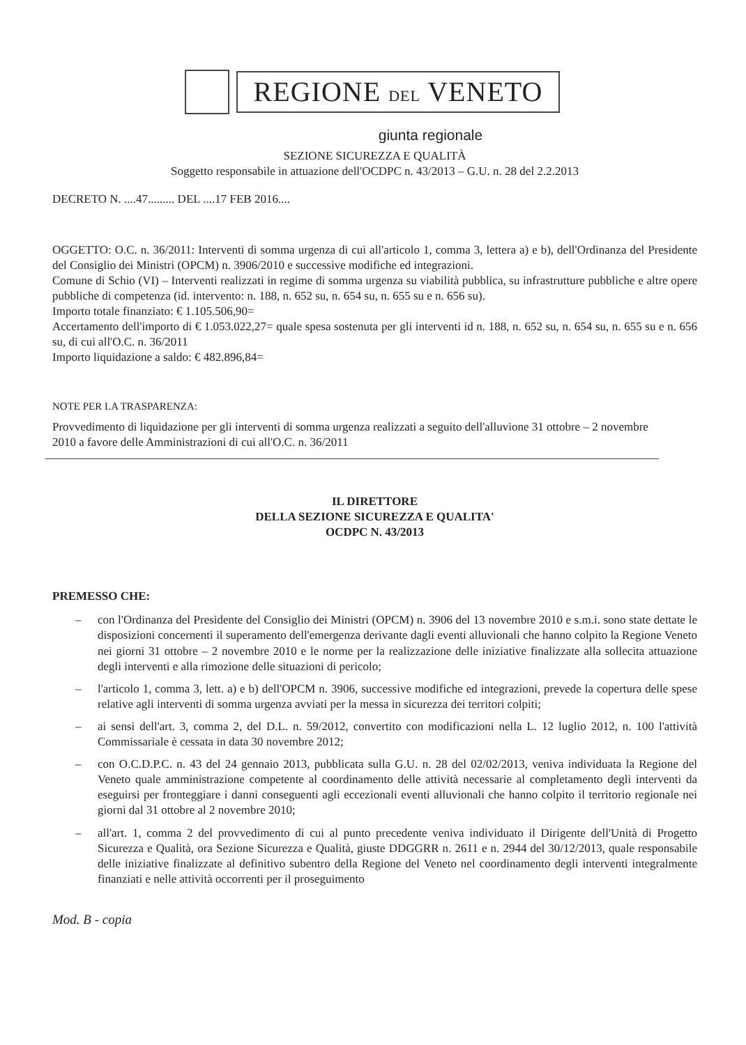REGIONE DEL VENETO
giunta regionale
SEZIONE SICUREZZA E QUALITÀ
Soggetto responsabile in attuazione dell'OCDPC n. 43/2013 – G.U. n. 28 del 2.2.2013
DECRETO N. ....47......... DEL ....17 FEB 2016....
OGGETTO: O.C. n. 36/2011: Interventi di somma urgenza di cui all'articolo 1, comma 3, lettera a) e b), dell'Ordinanza del Presidente del Consiglio dei Ministri (OPCM) n. 3906/2010 e successive modifiche ed integrazioni.
Comune di Schio (VI) – Interventi realizzati in regime di somma urgenza su viabilità pubblica, su infrastrutture pubbliche e altre opere pubbliche di competenza (id. intervento: n. 188, n. 652 su, n. 654 su, n. 655 su e n. 656 su).
Importo totale finanziato: € 1.105.506,90=
Accertamento dell'importo di € 1.053.022,27= quale spesa sostenuta per gli interventi id n. 188, n. 652 su, n. 654 su, n. 655 su e n. 656 su, di cui all'O.C. n. 36/2011
Importo liquidazione a saldo: € 482.896,84=
NOTE PER LA TRASPARENZA:
Provvedimento di liquidazione per gli interventi di somma urgenza realizzati a seguito dell'alluvione 31 ottobre – 2 novembre 2010 a favore delle Amministrazioni di cui all'O.C. n. 36/2011
IL DIRETTORE
DELLA SEZIONE SICUREZZA E QUALITA'
OCDPC N. 43/2013
PREMESSO CHE:
– con l'Ordinanza del Presidente del Consiglio dei Ministri (OPCM) n. 3906 del 13 novembre 2010 e s.m.i. sono state dettate le disposizioni concernenti il superamento dell'emergenza derivante dagli eventi alluvionali che hanno colpito la Regione Veneto nei giorni 31 ottobre – 2 novembre 2010 e le norme per la realizzazione delle iniziative finalizzate alla sollecita attuazione degli interventi e alla rimozione delle situazioni di pericolo;
– l'articolo 1, comma 3, lett. a) e b) dell'OPCM n. 3906, successive modifiche ed integrazioni, prevede la copertura delle spese relative agli interventi di somma urgenza avviati per la messa in sicurezza dei territori colpiti;
– ai sensi dell'art. 3, comma 2, del D.L. n. 59/2012, convertito con modificazioni nella L. 12 luglio 2012, n. 100 l'attività Commissariale è cessata in data 30 novembre 2012;
– con O.C.D.P.C. n. 43 del 24 gennaio 2013, pubblicata sulla G.U. n. 28 del 02/02/2013, veniva individuata la Regione del Veneto quale amministrazione competente al coordinamento delle attività necessarie al completamento degli interventi da eseguirsi per fronteggiare i danni conseguenti agli eccezionali eventi alluvionali che hanno colpito il territorio regionale nei giorni dal 31 ottobre al 2 novembre 2010;
– all'art. 1, comma 2 del provvedimento di cui al punto precedente veniva individuato il Dirigente dell'Unità di Progetto Sicurezza e Qualità, ora Sezione Sicurezza e Qualità, giuste DDGGRR n. 2611 e n. 2944 del 30/12/2013, quale responsabile delle iniziative finalizzate al definitivo subentro della Regione del Veneto nel coordinamento degli interventi integralmente finanziati e nelle attività occorrenti per il proseguimento
Mod. B - copia